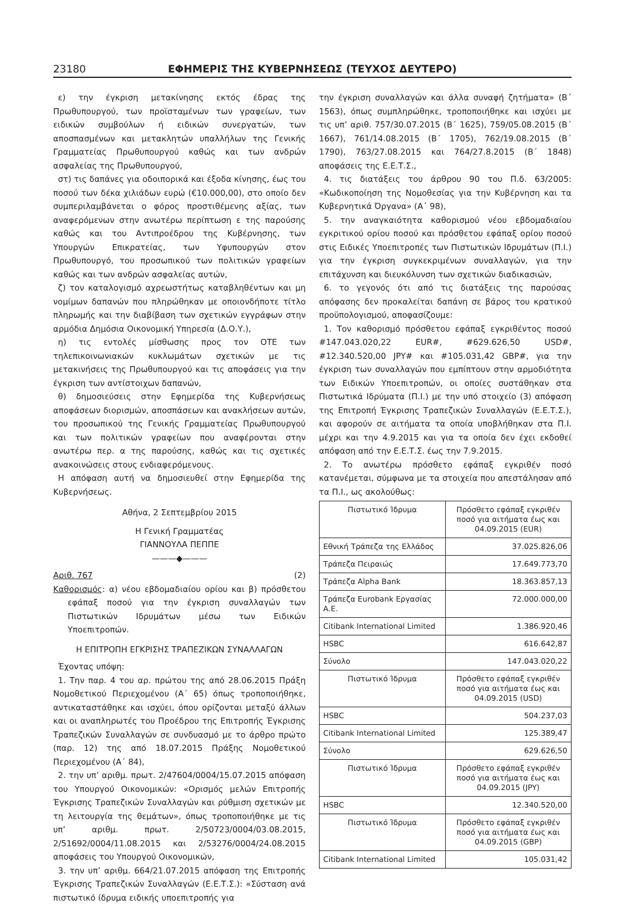23180 ΕΦΗΜΕΡΙΣ ΤΗΣ ΚΥΒΕΡΝΗΣΕΩΣ (ΤΕΥΧΟΣ ΔΕΥΤΕΡΟ)
ε) την έγκριση μετακίνησης εκτός έδρας της Πρωθυπουργού, των προϊσταμένων των γραφείων, των ειδικών συμβούλων ή ειδικών συνεργατών, των αποσπασμένων και μετακλητών υπαλλήλων της Γενικής Γραμματείας Πρωθυπουργού καθώς και των ανδρών ασφαλείας της Πρωθυπουργού,
στ) τις δαπάνες για οδοιπορικά και έξοδα κίνησης, έως του ποσού των δέκα χιλιάδων ευρώ (€10.000,00), στο οποίο δεν συμπεριλαμβάνεται ο φόρος προστιθέμενης αξίας, των αναφερόμενων στην ανωτέρω περίπτωση ε της παρούσης καθώς και του Αντιπροέδρου της Κυβέρνησης, των Υπουργών Επικρατείας, των Υφυπουργών στον Πρωθυπουργό, του προσωπικού των πολιτικών γραφείων καθώς και των ανδρών ασφαλείας αυτών,
ζ) τον καταλογισμό αχρεωστήτως καταβληθέντων και μη νομίμων δαπανών που πληρώθηκαν με οποιονδήποτε τίτλο πληρωμής και την διαβίβαση των σχετικών εγγράφων στην αρμόδια Δημόσια Οικονομική Υπηρεσία (Δ.Ο.Υ.),
η) τις εντολές μίσθωσης προς τον ΟΤΕ των τηλεπικοινωνιακών κυκλωμάτων σχετικών με τις μετακινήσεις της Πρωθυπουργού και τις αποφάσεις για την έγκριση των αντίστοιχων δαπανών,
θ) δημοσιεύσεις στην Εφημερίδα της Κυβερνήσεως αποφάσεων διορισμών, αποσπάσεων και ανακλήσεων αυτών, του προσωπικού της Γενικής Γραμματείας Πρωθυπουργού και των πολιτικών γραφείων που αναφέρονται στην ανωτέρω περ. α της παρούσης, καθώς και τις σχετικές ανακοινώσεις στους ενδιαφερόμενους.
Η απόφαση αυτή να δημοσιευθεί στην Εφημερίδα της Κυβερνήσεως.
Αθήνα, 2 Σεπτεμβρίου 2015
Η Γενική Γραμματέας
ΓΙΑΝΝΟΥΛΑ ΠΕΠΠΕ
———◆———
Αριθ. 767 (2)
Καθορισμός: α) νέου εβδομαδιαίου ορίου και β) πρόσθετου εφάπαξ ποσού για την έγκριση συναλλαγών των Πιστωτικών Ιδρυμάτων μέσω των Ειδικών Υποεπιτροπών.
Η ΕΠΙΤΡΟΠΗ ΕΓΚΡΙΣΗΣ ΤΡΑΠΕΖΙΚΩΝ ΣΥΝΑΛΛΑΓΩΝ
Έχοντας υπόψη:
1. Την παρ. 4 του αρ. πρώτου της από 28.06.2015 Πράξη Νομοθετικού Περιεχομένου (Α΄ 65) όπως τροποποιήθηκε, αντικαταστάθηκε και ισχύει, όπου ορίζονται μεταξύ άλλων και οι αναπληρωτές του Προέδρου της Επιτροπής Έγκρισης Τραπεζικών Συναλλαγών σε συνδυασμό με το άρθρο πρώτο (παρ. 12) της από 18.07.2015 Πράξης Νομοθετικού Περιεχομένου (Α΄ 84),
2. την υπ’ αριθμ. πρωτ. 2/47604/0004/15.07.2015 απόφαση του Υπουργού Οικονομικών: «Ορισμός μελών Επιτροπής Έγκρισης Τραπεζικών Συναλλαγών και ρύθμιση σχετικών με τη λειτουργία της θεμάτων», όπως τροποποιήθηκε με τις υπ’ αριθμ. πρωτ. 2/50723/0004/03.08.2015, 2/51692/0004/11.08.2015 και 2/53276/0004/24.08.2015 αποφάσεις του Υπουργού Οικονομικών,
3. την υπ’ αριθμ. 664/21.07.2015 απόφαση της Επιτροπής Έγκρισης Τραπεζικών Συναλλαγών (Ε.Ε.Τ.Σ.): «Σύσταση ανά πιστωτικό ίδρυμα ειδικής υποεπιτροπής για
την έγκριση συναλλαγών και άλλα συναφή ζητήματα» (Β΄ 1563), όπως συμπληρώθηκε, τροποποιήθηκε και ισχύει με τις υπ’ αριθ. 757/30.07.2015 (Β΄ 1625), 759/05.08.2015 (Β΄ 1667), 761/14.08.2015 (Β΄ 1705), 762/19.08.2015 (Β΄ 1790), 763/27.08.2015 και 764/27.8.2015 (Β΄ 1848) αποφάσεις της Ε.Ε.Τ.Σ.,
4. τις διατάξεις του άρθρου 90 του Π.δ. 63/2005: «Κωδικοποίηση της Νομοθεσίας για την Κυβέρνηση και τα Κυβερνητικά Όργανα» (Α΄ 98),
5. την αναγκαιότητα καθορισμού νέου εβδομαδιαίου εγκριτικού ορίου ποσού και πρόσθετου εφάπαξ ορίου ποσού στις Ειδικές Υποεπιτροπές των Πιστωτικών Ιδρυμάτων (Π.Ι.) για την έγκριση συγκεκριμένων συναλλαγών, για την επιτάχυνση και διευκόλυνση των σχετικών διαδικασιών,
6. το γεγονός ότι από τις διατάξεις της παρούσας απόφασης δεν προκαλείται δαπάνη σε βάρος του κρατικού προϋπολογισμού, αποφασίζουμε:
1. Τον καθορισμό πρόσθετου εφάπαξ εγκριθέντος ποσού #147.043.020,22 EUR#, #629.626,50 USD#, #12.340.520,00 JPY# και #105.031,42 GBP#, για την έγκριση των συναλλαγών που εμπίπτουν στην αρμοδιότητα των Ειδικών Υποεπιτροπών, οι οποίες συστάθηκαν στα Πιστωτικά Ιδρύματα (Π.Ι.) με την υπό στοιχείο (3) απόφαση της Επιτροπή Έγκρισης Τραπεζικών Συναλλαγών (Ε.Ε.Τ.Σ.), και αφορούν σε αιτήματα τα οποία υποβλήθηκαν στα Π.Ι. μέχρι και την 4.9.2015 και για τα οποία δεν έχει εκδοθεί απόφαση από την Ε.Ε.Τ.Σ. έως την 7.9.2015.
2. Το ανωτέρω πρόσθετο εφάπαξ εγκριθέν ποσό κατανέμεται, σύμφωνα με τα στοιχεία που απεστάλησαν από τα Π.Ι., ως ακολούθως:
| Πιστωτικό Ίδρυμα | Πρόσθετο εφάπαξ εγκριθέν ποσό για αιτήματα έως και 04.09.2015 (EUR) |
| --- | --- |
| Εθνική Τράπεζα της Ελλάδος | 37.025.826,06 |
| Τράπεζα Πειραιώς | 17.649.773,70 |
| Τράπεζα Alpha Bank | 18.363.857,13 |
| Τράπεζα Eurobank Εργασίας Α.Ε. | 72.000.000,00 |
| Citibank International Limited | 1.386.920,46 |
| HSBC | 616.642,87 |
| Σύνολο | 147.043.020,22 |
| Πιστωτικό Ίδρυμα | Πρόσθετο εφάπαξ εγκριθέν ποσό για αιτήματα έως και 04.09.2015 (USD) |
| HSBC | 504.237,03 |
| Citibank International Limited | 125.389,47 |
| Σύνολο | 629.626,50 |
| Πιστωτικό Ίδρυμα | Πρόσθετο εφάπαξ εγκριθέν ποσό για αιτήματα έως και 04.09.2015 (JPY) |
| HSBC | 12.340.520,00 |
| Πιστωτικό Ίδρυμα | Πρόσθετο εφάπαξ εγκριθέν ποσό για αιτήματα έως και 04.09.2015 (GBP) |
| Citibank International Limited | 105.031,42 |